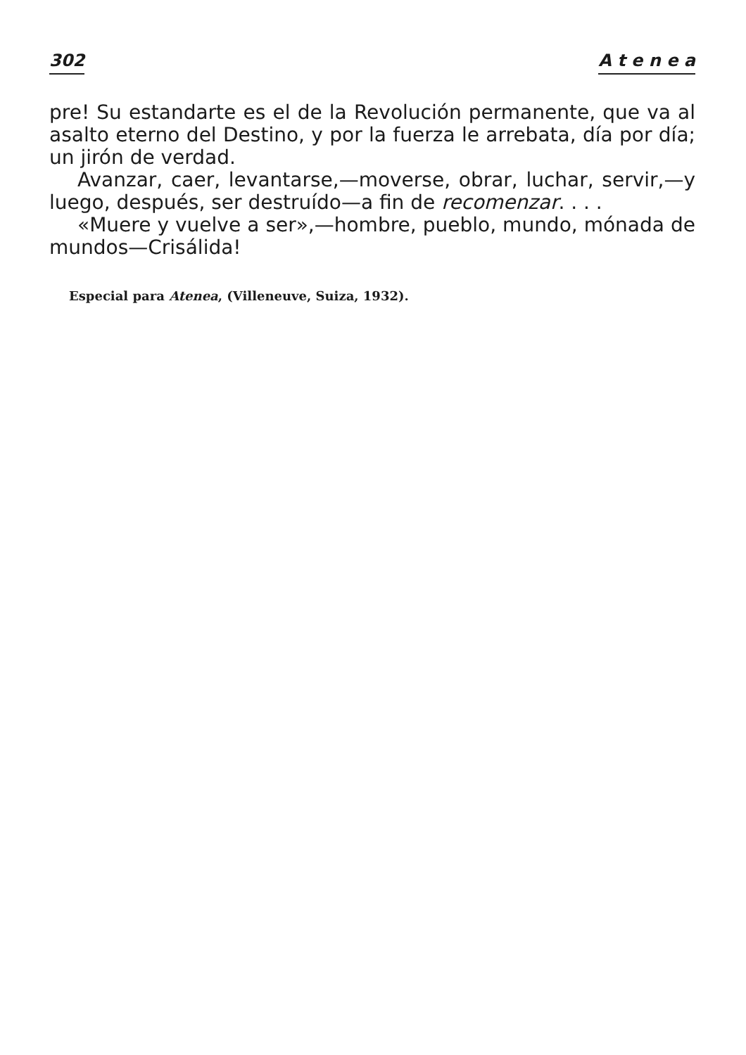302 A t e n e a
pre! Su estandarte es el de la Revolución permanente, que va al asalto eterno del Destino, y por la fuerza le arrebata, día por día; un jirón de verdad.
Avanzar, caer, levantarse,—moverse, obrar, luchar, servir,—y luego, después, ser destruído—a fin de recomenzar. . . .
«Muere y vuelve a ser»,—hombre, pueblo, mundo, mónada de mundos—Crisálida!
Especial para Atenea, (Villeneuve, Suiza, 1932).